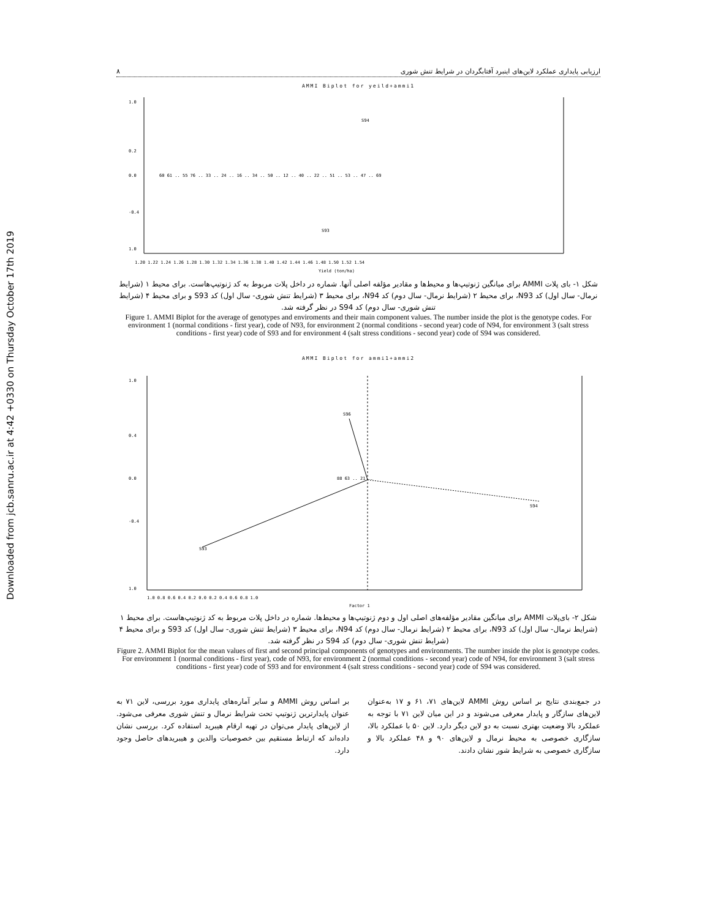Downloaded from jcb.sanru.ac.ir at 4:42 +0330 on Thursday October 17th 2019
ارزیابی پایداری عملکرد لاین‌های اینبرد آفتابگردان در شرایط تنش شوری ۸
AMMI Biplot for yeild+ammi1
1.0
0.2
0.0
-0.4
1.0
S94
S93
60 61 .. 55 76 .. 33 .. 24 .. 16 .. 34 .. 50 .. 12 .. 40 .. 22 .. 51 .. 53 .. 47 .. 69
1.20 1.22 1.24 1.26 1.28 1.30 1.32 1.34 1.36 1.38 1.40 1.42 1.44 1.46 1.48 1.50 1.52 1.54
Yield (ton/ha)
شکل ۱- بای پلات AMMI برای میانگین ژنوتیپ‌ها و محیط‌ها و مقادیر مؤلفه اصلی آنها. شماره در داخل پلات مربوط به کد ژنوتیپ‌هاست. برای محیط ۱ (شرایط نرمال- سال اول) کد N93، برای محیط ۲ (شرایط نرمال- سال دوم) کد N94، برای محیط ۳ (شرایط تنش شوری- سال اول) کد S93 و برای محیط ۴ (شرایط تنش شوری- سال دوم) کد S94 در نظر گرفته شد.
Figure 1. AMMI Biplot for the average of genotypes and enviroments and their main component values. The number inside the plot is the genotype codes. For environment 1 (normal conditions - first year), code of N93, for environment 2 (normal conditions - second year) code of N94, for environment 3 (salt stress conditions - first year) code of S93 and for environment 4 (salt stress conditions - second year) code of S94 was considered.
AMMI Biplot for ammi1+ammi2
S96
S93
S94
88 63 .. 21 ..
1.0
0.4
0.0
-0.4
1.0
1.0 0.8 0.6 0.4 0.2 0.0 0.2 0.4 0.6 0.8 1.0
Factor 1
شکل ۲- بای‌پلات AMMI برای میانگین مقادیر مؤلفه‌های اصلی اول و دوم ژنوتیپ‌ها و محیط‌ها. شماره در داخل پلات مربوط به کد ژنوتیپ‌هاست. برای محیط ۱ (شرایط نرمال- سال اول) کد N93، برای محیط ۲ (شرایط نرمال- سال دوم) کد N94، برای محیط ۳ (شرایط تنش شوری- سال اول) کد S93 و برای محیط ۴ (شرایط تنش شوری- سال دوم) کد S94 در نظر گرفته شد.
Figure 2. AMMI Biplot for the mean values of first and second principal components of genotypes and environments. The number inside the plot is genotype codes. For environment 1 (normal conditions - first year), code of N93, for environment 2 (normal conditions - second year) code of N94, for environment 3 (salt stress conditions - first year) code of S93 and for environment 4 (salt stress conditions - second year) code of S94 was considered.
در جمع‌بندی نتایج بر اساس روش AMMI لاین‌های ۷۱، ۶۱ و ۱۷ به‌عنوان لاین‌های سازگار و پایدار معرفی می‌شوند و در این میان لاین ۷۱ با توجه به عملکرد بالا وضعیت بهتری نسبت به دو لاین دیگر دارد. لاین ۵۰ با عملکرد بالا، سازگاری خصوصی به محیط نرمال و لاین‌های ۹۰ و ۴۸ عملکرد بالا و سازگاری خصوصی به شرایط شور نشان دادند.
بر اساس روش AMMI و سایر آماره‌های پایداری مورد بررسی، لاین ۷۱ به عنوان پایدارترین ژنوتیپ تحت شرایط نرمال و تنش شوری معرفی می‌شود. از لاین‌های پایدار می‌توان در تهیه ارقام هیبرید استفاده کرد. بررسی نشان داده‌اند که ارتباط مستقیم بین خصوصیات والدین و هیبریدهای حاصل وجود دارد.